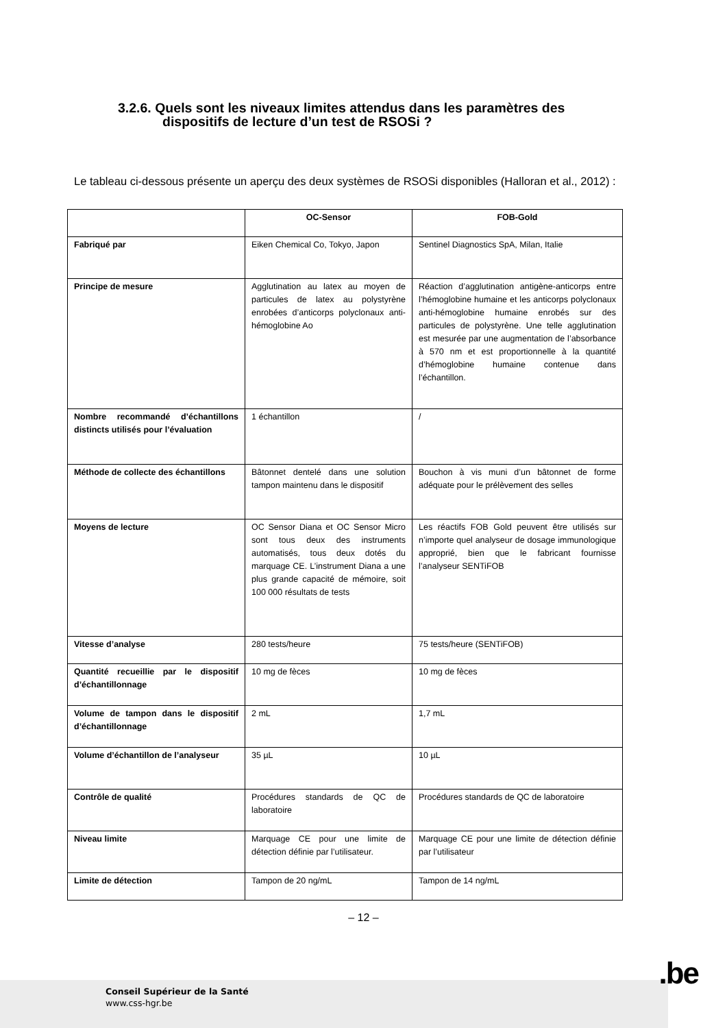3.2.6. Quels sont les niveaux limites attendus dans les paramètres des
dispositifs de lecture d’un test de RSOSi ?
Le tableau ci-dessous présente un aperçu des deux systèmes de RSOSi disponibles (Halloran et al., 2012) :
| | OC-Sensor | FOB-Gold |
| --- | --- | --- |
| Fabriqué par | Eiken Chemical Co, Tokyo, Japon | Sentinel Diagnostics SpA, Milan, Italie |
| Principe de mesure | Agglutination au latex au moyen de particules de latex au polystyrène enrobées d’anticorps polyclonaux anti-hémoglobine Ao | Réaction d’agglutination antigène-anticorps entre l’hémoglobine humaine et les anticorps polyclonaux anti-hémoglobine humaine enrobés sur des particules de polystyrène. Une telle agglutination est mesurée par une augmentation de l’absorbance à 570 nm et est proportionnelle à la quantité d’hémoglobine humaine contenue dans l’échantillon. |
| Nombre recommandé d’échantillons distincts utilisés pour l’évaluation | 1 échantillon | / |
| Méthode de collecte des échantillons | Bâtonnet dentelé dans une solution tampon maintenu dans le dispositif | Bouchon à vis muni d’un bâtonnet de forme adéquate pour le prélèvement des selles |
| Moyens de lecture | OC Sensor Diana et OC Sensor Micro sont tous deux des instruments automatisés, tous deux dotés du marquage CE. L’instrument Diana a une plus grande capacité de mémoire, soit 100 000 résultats de tests | Les réactifs FOB Gold peuvent être utilisés sur n’importe quel analyseur de dosage immunologique approprié, bien que le fabricant fournisse l’analyseur SENTiFOB |
| Vitesse d’analyse | 280 tests/heure | 75 tests/heure (SENTiFOB) |
| Quantité recueillie par le dispositif d’échantillonnage | 10 mg de fèces | 10 mg de fèces |
| Volume de tampon dans le dispositif d’échantillonnage | 2 mL | 1,7 mL |
| Volume d’échantillon de l’analyseur | 35 µL | 10 µL |
| Contrôle de qualité | Procédures standards de QC de laboratoire | Procédures standards de QC de laboratoire |
| Niveau limite | Marquage CE pour une limite de détection définie par l’utilisateur. | Marquage CE pour une limite de détection définie par l’utilisateur |
| Limite de détection | Tampon de 20 ng/mL | Tampon de 14 ng/mL |
– 12 –
.be
Conseil Supérieur de la Santé
www.css-hgr.be